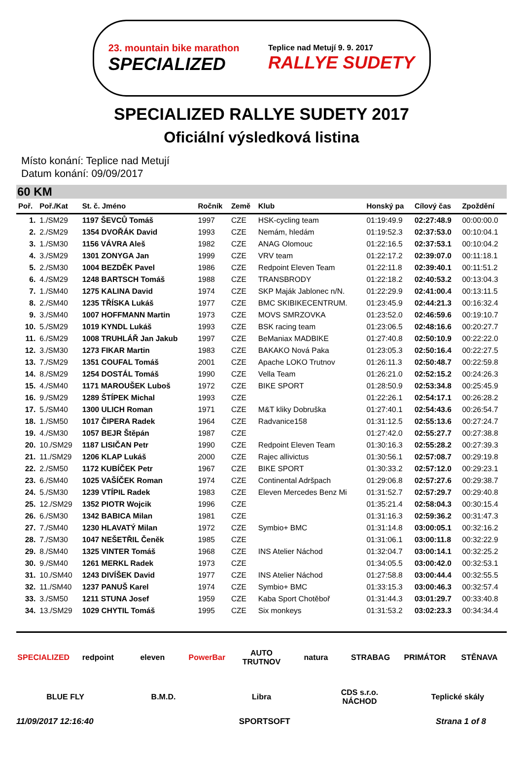23. mountain bike marathon
SPECIALIZED
Teplice nad Metují 9. 9. 2017
RALLYE SUDETY
SPECIALIZED RALLYE SUDETY 2017
Oficiální výsledková listina
Místo konání: Teplice nad Metují
Datum konání: 09/09/2017
60 KM
| Poř. | Poř./Kat | St. č. Jméno | Ročník | Země | Klub | Honský pa | Cílový čas | Zpoždění |
| --- | --- | --- | --- | --- | --- | --- | --- | --- |
| 1. | 1./SM29 | 1197 ŠEVCŮ Tomáš | 1997 | CZE | HSK-cycling team | 01:19:49.9 | 02:27:48.9 | 00:00:00.0 |
| 2. | 2./SM29 | 1354 DVOŘÁK David | 1993 | CZE | Nemám, hledám | 01:19:52.3 | 02:37:53.0 | 00:10:04.1 |
| 3. | 1./SM30 | 1156 VÁVRA Aleš | 1982 | CZE | ANAG Olomouc | 01:22:16.5 | 02:37:53.1 | 00:10:04.2 |
| 4. | 3./SM29 | 1301 ZONYGA Jan | 1999 | CZE | VRV team | 01:22:17.2 | 02:39:07.0 | 00:11:18.1 |
| 5. | 2./SM30 | 1004 BEZDĚK Pavel | 1986 | CZE | Redpoint Eleven Team | 01:22:11.8 | 02:39:40.1 | 00:11:51.2 |
| 6. | 4./SM29 | 1248 BARTSCH Tomáš | 1988 | CZE | TRANSBRODY | 01:22:18.2 | 02:40:53.2 | 00:13:04.3 |
| 7. | 1./SM40 | 1275 KALINA David | 1974 | CZE | SKP Maják Jablonec n/N. | 01:22:29.9 | 02:41:00.4 | 00:13:11.5 |
| 8. | 2./SM40 | 1235 TŘÍSKA Lukáš | 1977 | CZE | BMC SKIBIKECENTRUM. | 01:23:45.9 | 02:44:21.3 | 00:16:32.4 |
| 9. | 3./SM40 | 1007 HOFFMANN Martin | 1973 | CZE | MOVS SMRZOVKA | 01:23:52.0 | 02:46:59.6 | 00:19:10.7 |
| 10. | 5./SM29 | 1019 KYNDL Lukáš | 1993 | CZE | BSK racing team | 01:23:06.5 | 02:48:16.6 | 00:20:27.7 |
| 11. | 6./SM29 | 1008 TRUHLÁŘ Jan Jakub | 1997 | CZE | BeManiax MADBIKE | 01:27:40.8 | 02:50:10.9 | 00:22:22.0 |
| 12. | 3./SM30 | 1273 FIKAR Martin | 1983 | CZE | BAKAKO Nová Paka | 01:23:05.3 | 02:50:16.4 | 00:22:27.5 |
| 13. | 7./SM29 | 1351 COUFAL Tomáš | 2001 | CZE | Apache LOKO Trutnov | 01:26:11.3 | 02:50:48.7 | 00:22:59.8 |
| 14. | 8./SM29 | 1254 DOSTÁL Tomáš | 1990 | CZE | Vella Team | 01:26:21.0 | 02:52:15.2 | 00:24:26.3 |
| 15. | 4./SM40 | 1171 MAROUŠEK Luboš | 1972 | CZE | BIKE SPORT | 01:28:50.9 | 02:53:34.8 | 00:25:45.9 |
| 16. | 9./SM29 | 1289 ŠTÍPEK Michal | 1993 | CZE | | 01:22:26.1 | 02:54:17.1 | 00:26:28.2 |
| 17. | 5./SM40 | 1300 ULICH Roman | 1971 | CZE | M&T kliky Dobruška | 01:27:40.1 | 02:54:43.6 | 00:26:54.7 |
| 18. | 1./SM50 | 1017 ČIPERA Radek | 1964 | CZE | Radvanice158 | 01:31:12.5 | 02:55:13.6 | 00:27:24.7 |
| 19. | 4./SM30 | 1057 BEJR Štěpán | 1987 | CZE | | 01:27:42.0 | 02:55:27.7 | 00:27:38.8 |
| 20. | 10./SM29 | 1187 LISIČAN Petr | 1990 | CZE | Redpoint Eleven Team | 01:30:16.3 | 02:55:28.2 | 00:27:39.3 |
| 21. | 11./SM29 | 1206 KLAP Lukáš | 2000 | CZE | Rajec allivictus | 01:30:56.1 | 02:57:08.7 | 00:29:19.8 |
| 22. | 2./SM50 | 1172 KUBÍČEK Petr | 1967 | CZE | BIKE SPORT | 01:30:33.2 | 02:57:12.0 | 00:29:23.1 |
| 23. | 6./SM40 | 1025 VAŠÍČEK Roman | 1974 | CZE | Continental Adršpach | 01:29:06.8 | 02:57:27.6 | 00:29:38.7 |
| 24. | 5./SM30 | 1239 VTÍPIL Radek | 1983 | CZE | Eleven Mercedes Benz Mi | 01:31:52.7 | 02:57:29.7 | 00:29:40.8 |
| 25. | 12./SM29 | 1352 PIOTR Wojcik | 1996 | CZE | | 01:35:21.4 | 02:58:04.3 | 00:30:15.4 |
| 26. | 6./SM30 | 1342 BABICA Milan | 1981 | CZE | | 01:31:16.3 | 02:59:36.2 | 00:31:47.3 |
| 27. | 7./SM40 | 1230 HLAVATÝ Milan | 1972 | CZE | Symbio+ BMC | 01:31:14.8 | 03:00:05.1 | 00:32:16.2 |
| 28. | 7./SM30 | 1047 NEŠETŘIL Čeněk | 1985 | CZE | | 01:31:06.1 | 03:00:11.8 | 00:32:22.9 |
| 29. | 8./SM40 | 1325 VINTER Tomáš | 1968 | CZE | INS Atelier Náchod | 01:32:04.7 | 03:00:14.1 | 00:32:25.2 |
| 30. | 9./SM40 | 1261 MERKL Radek | 1973 | CZE | | 01:34:05.5 | 03:00:42.0 | 00:32:53.1 |
| 31. | 10./SM40 | 1243 DIVÍŠEK David | 1977 | CZE | INS Atelier Náchod | 01:27:58.8 | 03:00:44.4 | 00:32:55.5 |
| 32. | 11./SM40 | 1237 PANUŠ Karel | 1974 | CZE | Symbio+ BMC | 01:33:15.3 | 03:00:46.3 | 00:32:57.4 |
| 33. | 3./SM50 | 1211 STUNA Josef | 1959 | CZE | Kaba Sport Chotěboř | 01:31:44.3 | 03:01:29.7 | 00:33:40.8 |
| 34. | 13./SM29 | 1029 CHYTIL Tomáš | 1995 | CZE | Six monkeys | 01:31:53.2 | 03:02:23.3 | 00:34:34.4 |
SPECIALIZED redpoint eleven PowerBar AUTO TRUTNOV natura STRABAG PRIMÁTOR STĚNAVA BLUE FLY B.M.D. Libra CDS s.r.o. NÁCHOD Teplické skály
11/09/2017 12:16:40 SPORTSOFT Strana 1 of 8